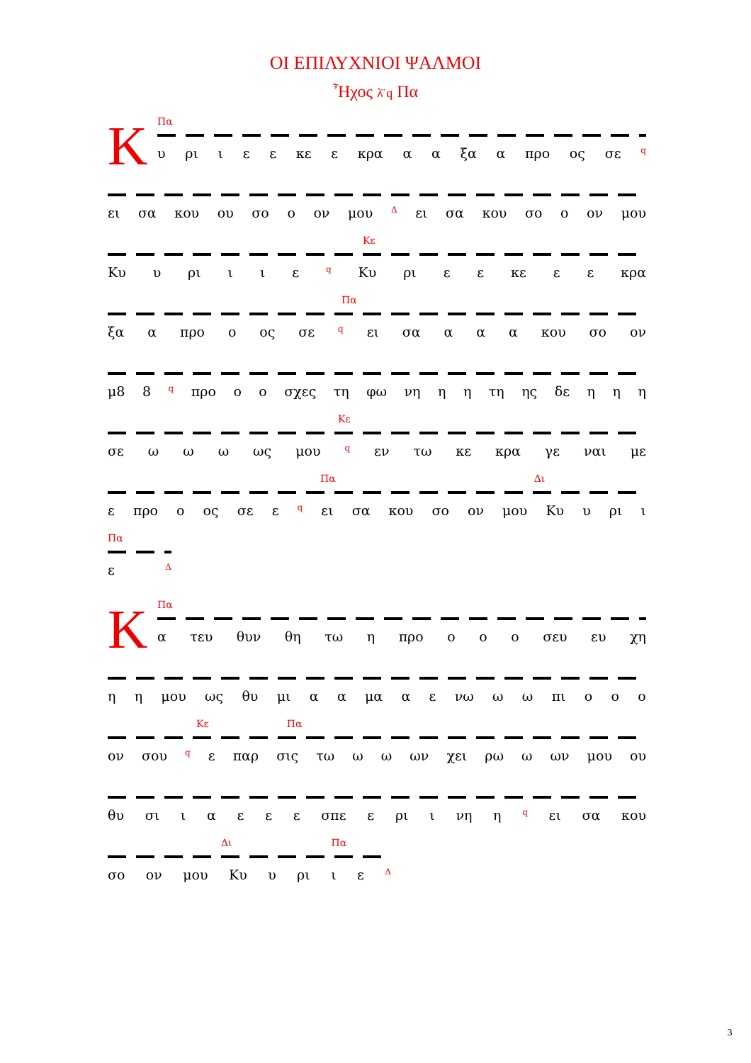ΟΙ ΕΠΙΛΥΧΝΙΟΙ ΨΑΛΜΟΙ
Ἦχος λ̈ q Πα
Κ
Πα
υ ρι ι ε ε κε ε κρα α α ξα α προ ος σε q
ει σα κου ου σο ο ον μου Δ ει σα κου σο ο ον μου
Κε
Κυ υ ρι ι ι ε q Κυ ρι ε ε κε ε ε κρα
Πα
ξα α προ ο ος σε q ει σα α α α κου σο ον
μ8 8 q προ ο ο σχες τη φω νη η η τη ης δε η η η
Κε
σε ω ω ω ως μου q εν τω κε κρα γε ναι με
Πα Δι
ε προ ο ος σε ε q ει σα κου σο ον μου Κυ υ ρι ι
Πα
ε Δ
Κ
Πα
α τευ θυν θη τω η προ ο ο ο σευ ευ χη
η η μου ως θυ μι α α μα α ε νω ω ω πι ο ο ο
Κε Πα
ον σου q ε παρ σις τω ω ω ων χει ρω ω ων μου ου
θυ σι ιαεεε σπε ε ρι ι νη η q ει σα κου
Δι Πα
σο ον μου Κυ υ ρι ι ε Δ
3